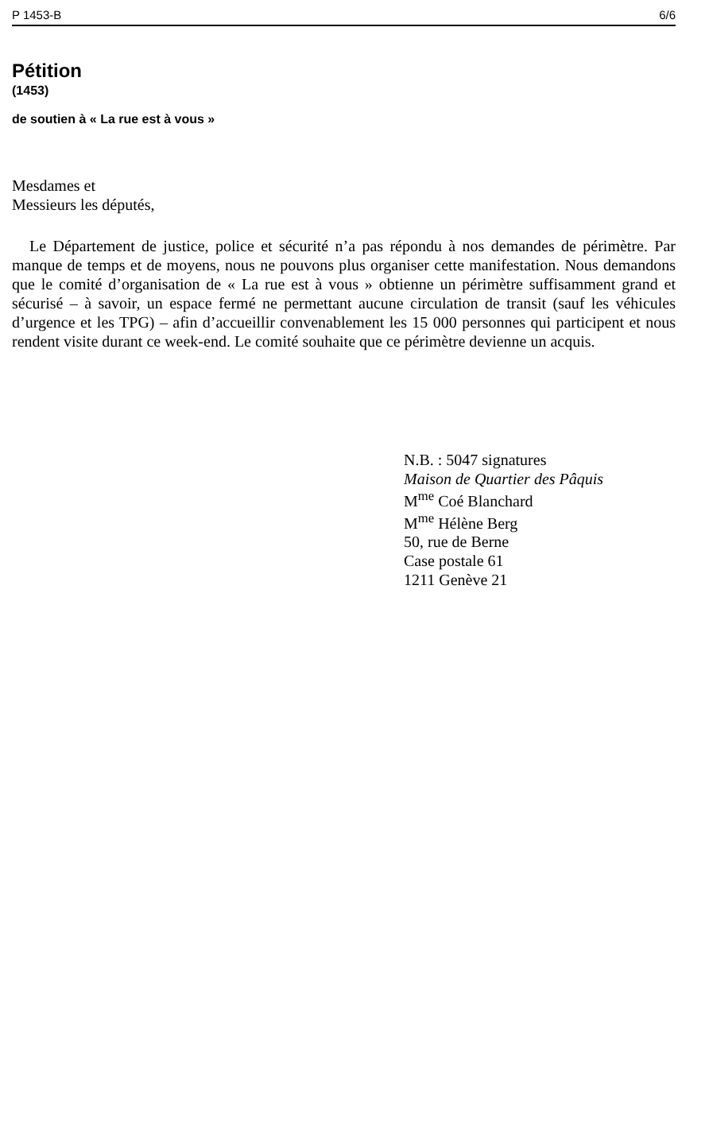P 1453-B 6/6
Pétition
(1453)
de soutien à « La rue est à vous »
Mesdames et
Messieurs les députés,
Le Département de justice, police et sécurité n’a pas répondu à nos demandes de périmètre. Par manque de temps et de moyens, nous ne pouvons plus organiser cette manifestation. Nous demandons que le comité d’organisation de « La rue est à vous » obtienne un périmètre suffisamment grand et sécurisé – à savoir, un espace fermé ne permettant aucune circulation de transit (sauf les véhicules d’urgence et les TPG) – afin d’accueillir convenablement les 15 000 personnes qui participent et nous rendent visite durant ce week-end. Le comité souhaite que ce périmètre devienne un acquis.
N.B. : 5047 signatures
Maison de Quartier des Pâquis
M<sup>me</sup> Coé Blanchard
M<sup>me</sup> Hélène Berg
50, rue de Berne
Case postale 61
1211 Genève 21